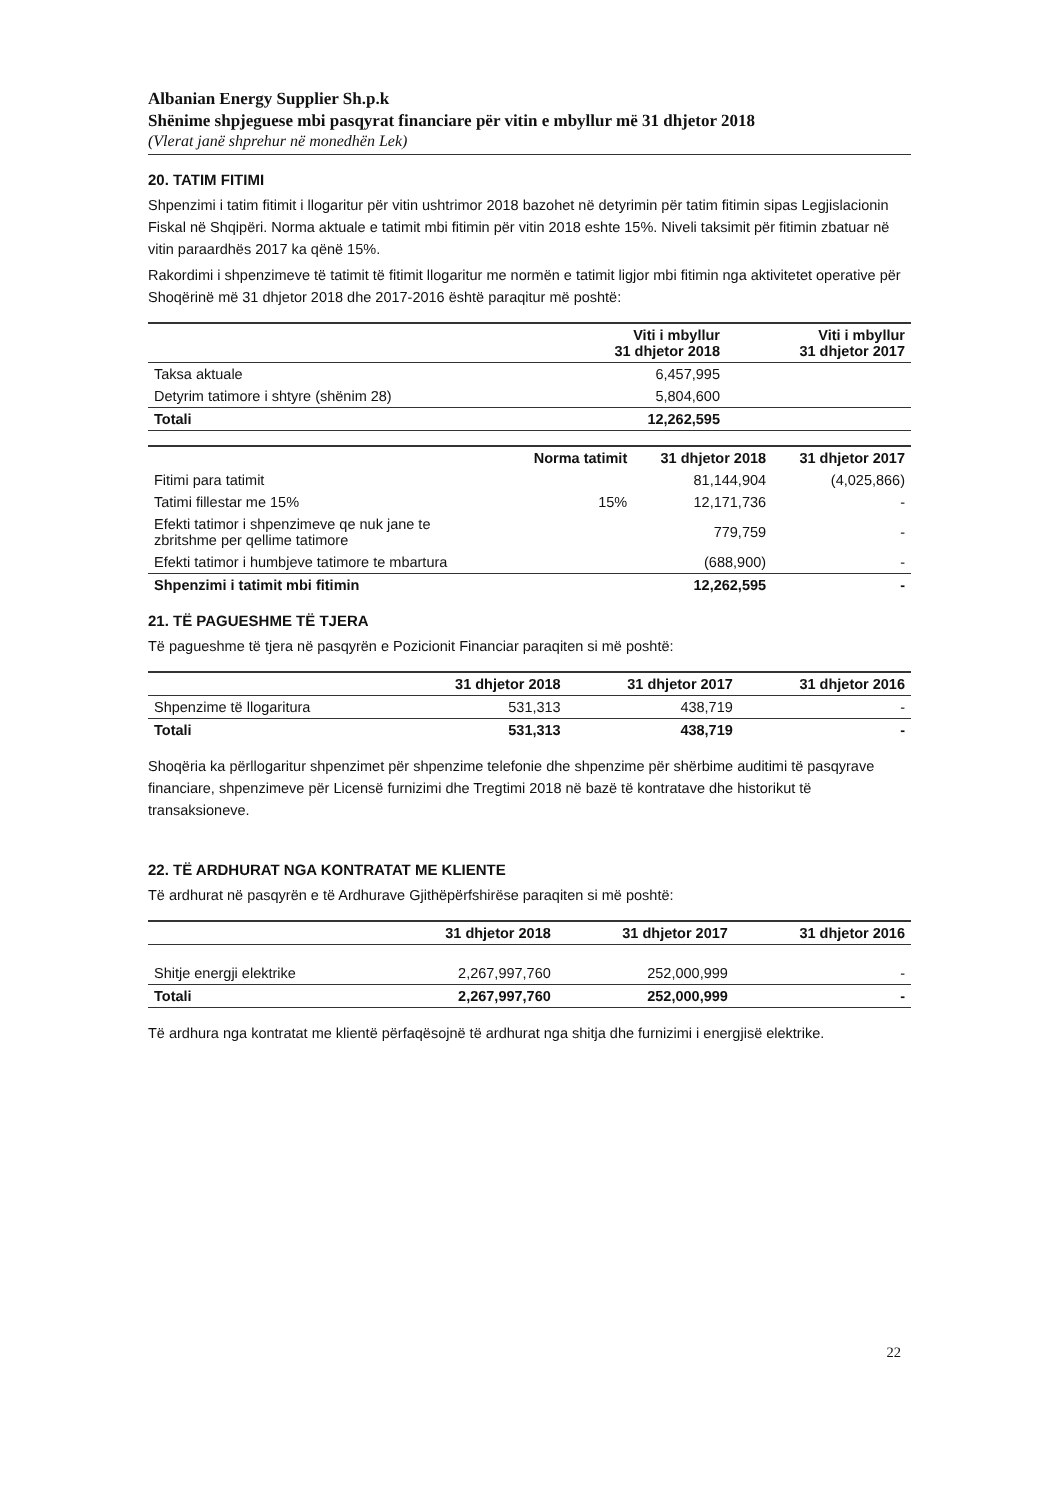Albanian Energy Supplier Sh.p.k
Shënime shpjeguese mbi pasqyrat financiare për vitin e mbyllur më 31 dhjetor 2018
(Vlerat janë shprehur në monedhën Lek)
20. TATIM FITIMI
Shpenzimi i tatim fitimit i llogaritur për vitin ushtrimor 2018 bazohet në detyrimin për tatim fitimin sipas Legjislacionin Fiskal në Shqipëri. Norma aktuale e tatimit mbi fitimin për vitin 2018 eshte 15%. Niveli taksimit për fitimin zbatuar në vitin paraardhës 2017 ka qënë 15%.
Rakordimi i shpenzimeve të tatimit të fitimit llogaritur me normën e tatimit ligjor mbi fitimin nga aktivitetet operative për Shoqërinë më 31 dhjetor 2018 dhe 2017-2016 është paraqitur më poshtë:
| | Viti i mbyllur 31 dhjetor 2018 | Viti i mbyllur 31 dhjetor 2017 |
| --- | --- | --- |
| Taksa aktuale | 6,457,995 | |
| Detyrim tatimore i shtyre (shënim 28) | 5,804,600 | |
| Totali | 12,262,595 | |
| | Norma tatimit | 31 dhjetor 2018 | 31 dhjetor 2017 |
| --- | --- | --- | --- |
| Fitimi para tatimit | | 81,144,904 | (4,025,866) |
| Tatimi fillestar me 15% | 15% | 12,171,736 | - |
| Efekti tatimor i shpenzimeve qe nuk jane te zbritshme per qellime tatimore | | 779,759 | - |
| Efekti tatimor i humbjeve tatimore te mbartura | | (688,900) | - |
| Shpenzimi i tatimit mbi fitimin | | 12,262,595 | - |
21. TË PAGUESHME TË TJERA
Të pagueshme të tjera në pasqyrën e Pozicionit Financiar paraqiten si më poshtë:
| | 31 dhjetor 2018 | 31 dhjetor 2017 | 31 dhjetor 2016 |
| --- | --- | --- | --- |
| Shpenzime të llogaritura | 531,313 | 438,719 | - |
| Totali | 531,313 | 438,719 | - |
Shoqëria ka përllogaritur shpenzimet për shpenzime telefonie dhe shpenzime për shërbime auditimi të pasqyrave financiare, shpenzimeve për Licensë furnizimi dhe Tregtimi 2018 në bazë të kontratave dhe historikut të transaksioneve.
22. TË ARDHURAT NGA KONTRATAT ME KLIENTE
Të ardhurat në pasqyrën e të Ardhurave Gjithëpërfshirëse paraqiten si më poshtë:
| | 31 dhjetor 2018 | 31 dhjetor 2017 | 31 dhjetor 2016 |
| --- | --- | --- | --- |
| Shitje energji elektrike | 2,267,997,760 | 252,000,999 | - |
| Totali | 2,267,997,760 | 252,000,999 | - |
Të ardhura nga kontratat me klientë përfaqësojnë të ardhurat nga shitja dhe furnizimi i energjisë elektrike.
22